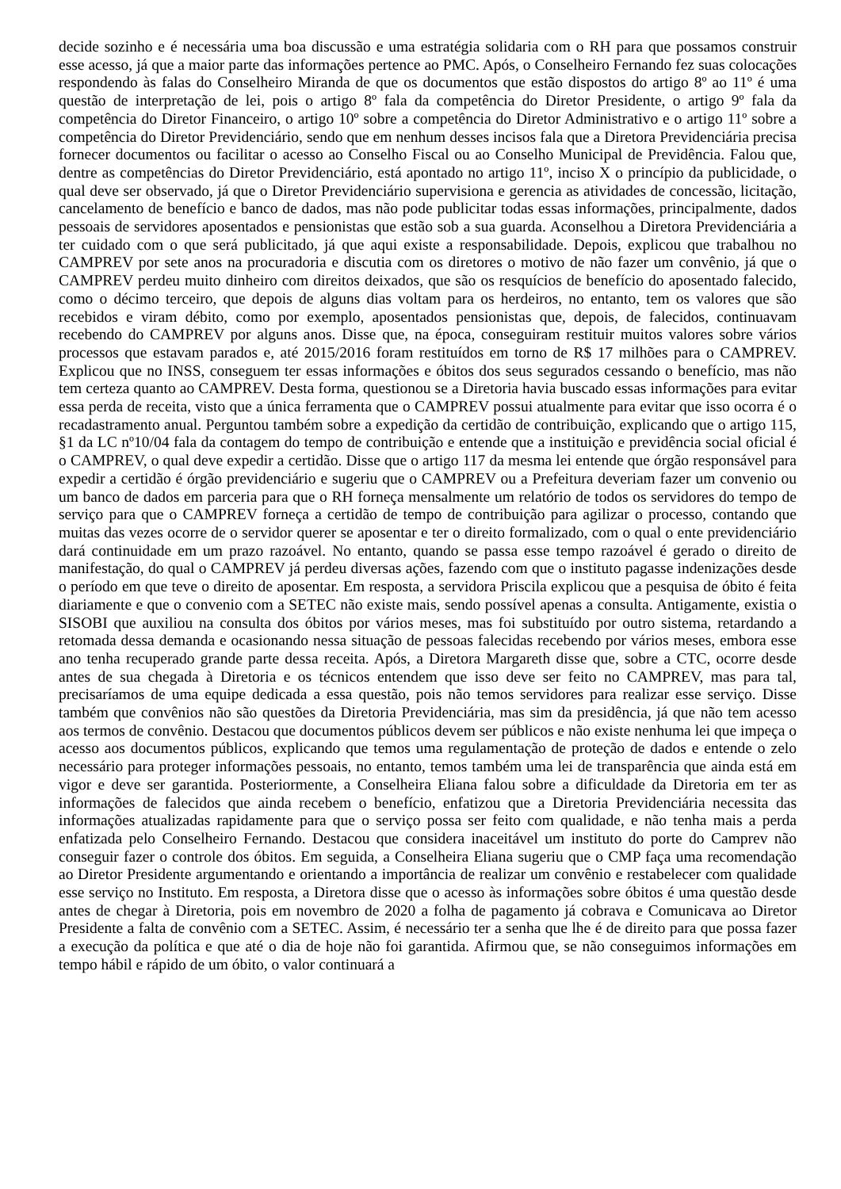decide sozinho e é necessária uma boa discussão e uma estratégia solidaria com o RH para que possamos construir esse acesso, já que a maior parte das informações pertence ao PMC. Após, o Conselheiro Fernando fez suas colocações respondendo às falas do Conselheiro Miranda de que os documentos que estão dispostos do artigo 8º ao 11º é uma questão de interpretação de lei, pois o artigo 8º fala da competência do Diretor Presidente, o artigo 9º fala da competência do Diretor Financeiro, o artigo 10º sobre a competência do Diretor Administrativo e o artigo 11º sobre a competência do Diretor Previdenciário, sendo que em nenhum desses incisos fala que a Diretora Previdenciária precisa fornecer documentos ou facilitar o acesso ao Conselho Fiscal ou ao Conselho Municipal de Previdência. Falou que, dentre as competências do Diretor Previdenciário, está apontado no artigo 11º, inciso X o princípio da publicidade, o qual deve ser observado, já que o Diretor Previdenciário supervisiona e gerencia as atividades de concessão, licitação, cancelamento de benefício e banco de dados, mas não pode publicitar todas essas informações, principalmente, dados pessoais de servidores aposentados e pensionistas que estão sob a sua guarda. Aconselhou a Diretora Previdenciária a ter cuidado com o que será publicitado, já que aqui existe a responsabilidade. Depois, explicou que trabalhou no CAMPREV por sete anos na procuradoria e discutia com os diretores o motivo de não fazer um convênio, já que o CAMPREV perdeu muito dinheiro com direitos deixados, que são os resquícios de benefício do aposentado falecido, como o décimo terceiro, que depois de alguns dias voltam para os herdeiros, no entanto, tem os valores que são recebidos e viram débito, como por exemplo, aposentados pensionistas que, depois, de falecidos, continuavam recebendo do CAMPREV por alguns anos. Disse que, na época, conseguiram restituir muitos valores sobre vários processos que estavam parados e, até 2015/2016 foram restituídos em torno de R$ 17 milhões para o CAMPREV. Explicou que no INSS, conseguem ter essas informações e óbitos dos seus segurados cessando o benefício, mas não tem certeza quanto ao CAMPREV. Desta forma, questionou se a Diretoria havia buscado essas informações para evitar essa perda de receita, visto que a única ferramenta que o CAMPREV possui atualmente para evitar que isso ocorra é o recadastramento anual. Perguntou também sobre a expedição da certidão de contribuição, explicando que o artigo 115, §1 da LC nº10/04 fala da contagem do tempo de contribuição e entende que a instituição e previdência social oficial é o CAMPREV, o qual deve expedir a certidão. Disse que o artigo 117 da mesma lei entende que órgão responsável para expedir a certidão é órgão previdenciário e sugeriu que o CAMPREV ou a Prefeitura deveriam fazer um convenio ou um banco de dados em parceria para que o RH forneça mensalmente um relatório de todos os servidores do tempo de serviço para que o CAMPREV forneça a certidão de tempo de contribuição para agilizar o processo, contando que muitas das vezes ocorre de o servidor querer se aposentar e ter o direito formalizado, com o qual o ente previdenciário dará continuidade em um prazo razoável. No entanto, quando se passa esse tempo razoável é gerado o direito de manifestação, do qual o CAMPREV já perdeu diversas ações, fazendo com que o instituto pagasse indenizações desde o período em que teve o direito de aposentar. Em resposta, a servidora Priscila explicou que a pesquisa de óbito é feita diariamente e que o convenio com a SETEC não existe mais, sendo possível apenas a consulta. Antigamente, existia o SISOBI que auxiliou na consulta dos óbitos por vários meses, mas foi substituído por outro sistema, retardando a retomada dessa demanda e ocasionando nessa situação de pessoas falecidas recebendo por vários meses, embora esse ano tenha recuperado grande parte dessa receita. Após, a Diretora Margareth disse que, sobre a CTC, ocorre desde antes de sua chegada à Diretoria e os técnicos entendem que isso deve ser feito no CAMPREV, mas para tal, precisaríamos de uma equipe dedicada a essa questão, pois não temos servidores para realizar esse serviço. Disse também que convênios não são questões da Diretoria Previdenciária, mas sim da presidência, já que não tem acesso aos termos de convênio. Destacou que documentos públicos devem ser públicos e não existe nenhuma lei que impeça o acesso aos documentos públicos, explicando que temos uma regulamentação de proteção de dados e entende o zelo necessário para proteger informações pessoais, no entanto, temos também uma lei de transparência que ainda está em vigor e deve ser garantida. Posteriormente, a Conselheira Eliana falou sobre a dificuldade da Diretoria em ter as informações de falecidos que ainda recebem o benefício, enfatizou que a Diretoria Previdenciária necessita das informações atualizadas rapidamente para que o serviço possa ser feito com qualidade, e não tenha mais a perda enfatizada pelo Conselheiro Fernando. Destacou que considera inaceitável um instituto do porte do Camprev não conseguir fazer o controle dos óbitos. Em seguida, a Conselheira Eliana sugeriu que o CMP faça uma recomendação ao Diretor Presidente argumentando e orientando a importância de realizar um convênio e restabelecer com qualidade esse serviço no Instituto. Em resposta, a Diretora disse que o acesso às informações sobre óbitos é uma questão desde antes de chegar à Diretoria, pois em novembro de 2020 a folha de pagamento já cobrava e Comunicava ao Diretor Presidente a falta de convênio com a SETEC. Assim, é necessário ter a senha que lhe é de direito para que possa fazer a execução da política e que até o dia de hoje não foi garantida. Afirmou que, se não conseguimos informações em tempo hábil e rápido de um óbito, o valor continuará a